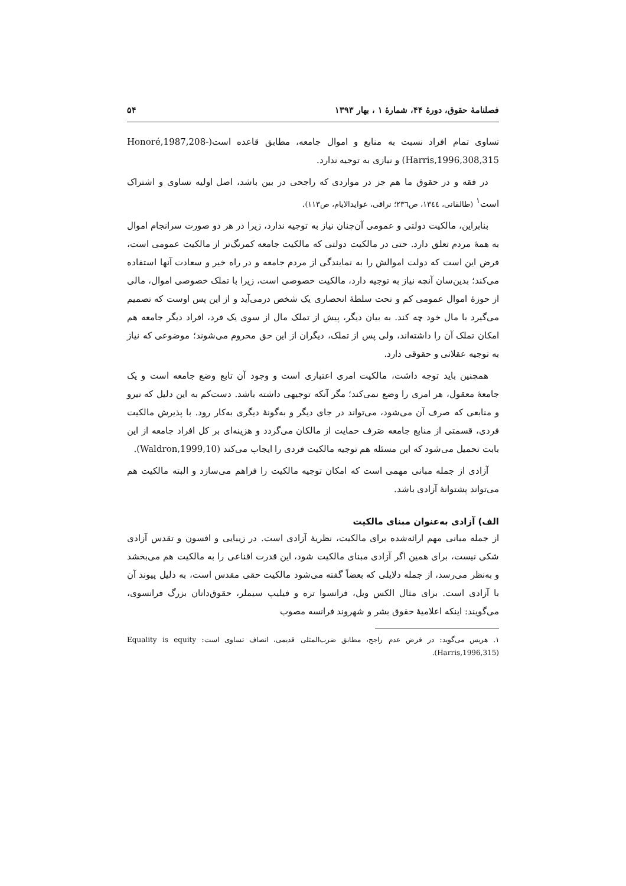فصلنامهٔ حقوق، دورهٔ ۴۴، شمارهٔ ۱ ، بهار ۱۳۹۳ ۵۴
تساوی تمام افراد نسبت به منابع و اموال جامعه، مطابق قاعده است(Honoré,1987,208- Harris,1996,308,315) و نیازی به توجیه ندارد.
در فقه و در حقوق ما هم جز در مواردی که راجحی در بین باشد، اصل اولیه تساوی و اشتراک است<sup>۱</sup> (طالقانی، ۱۳٤٤، ص۲۳٦؛ نراقی، عوایدالایام، ص۱۱۳).
بنابراین، مالکیت دولتی و عمومی آن‌چنان نیاز به توجیه ندارد، زیرا در هر دو صورت سرانجام اموال به همهٔ مردم تعلق دارد. حتی در مالکیت دولتی که مالکیت جامعه کمرنگ‌تر از مالکیت عمومی است، فرض این است که دولت اموالش را به نمایندگی از مردم جامعه و در راه خیر و سعادت آنها استفاده می‌کند؛ بدین‌سان آنچه نیاز به توجیه دارد، مالکیت خصوصی است، زیرا با تملک خصوصی اموال، مالی از حوزهٔ اموال عمومی کم و تحت سلطهٔ انحصاری یک شخص درمی‌آید و از این پس اوست که تصمیم می‌گیرد با مال خود چه کند. به بیان دیگر، پیش از تملک مال از سوی یک فرد، افراد دیگر جامعه هم امکان تملک آن را داشته‌اند، ولی پس از تملک، دیگران از این حق محروم می‌شوند؛ موضوعی که نیاز به توجیه عقلانی و حقوقی دارد.
همچنین باید توجه داشت، مالکیت امری اعتباری است و وجود آن تابع وضع جامعه است و یک جامعهٔ معقول، هر امری را وضع نمی‌کند؛ مگر آنکه توجیهی داشته باشد. دست‌کم به این دلیل که نیرو و منابعی که صرف آن می‌شود، می‌تواند در جای دیگر و به‌گونهٔ دیگری به‌کار رود. با پذیرش مالکیت فردی، قسمتی از منابع جامعه صَرف حمایت از مالکان می‌گردد و هزینه‌ای بر کل افراد جامعه از این بابت تحمیل می‌شود که این مسئله هم توجیه مالکیت فردی را ایجاب می‌کند (Waldron,1999,10).
آزادی از جمله مبانی مهمی است که امکان توجیه مالکیت را فراهم می‌سازد و البته مالکیت هم می‌تواند پشتوانهٔ آزادی باشد.
الف) آزادی به‌عنوان مبنای مالکیت
از جمله مبانی مهم ارائه‌شده برای مالکیت، نظریهٔ آزادی است. در زیبایی و افسون و تقدس آزادی شکی نیست، برای همین اگر آزادی مبنای مالکیت شود، این قدرت اقناعی را به مالکیت هم می‌بخشد و به‌نظر می‌رسد، از جمله دلایلی که بعضاً گفته می‌شود مالکیت حقی مقدس است، به دلیل پیوند آن با آزادی است. برای مثال الکس ویل، فرانسوا تره و فیلیپ سیملر، حقوق‌دانان بزرگ فرانسوی، می‌گویند: اینکه اعلامیهٔ حقوق بشر و شهروند فرانسه مصوب
۱. هریس می‌گوید: در فرض عدم راجح، مطابق ضرب‌المثلی قدیمی، انصاف تساوی است: Equality is equity (Harris,1996,315).